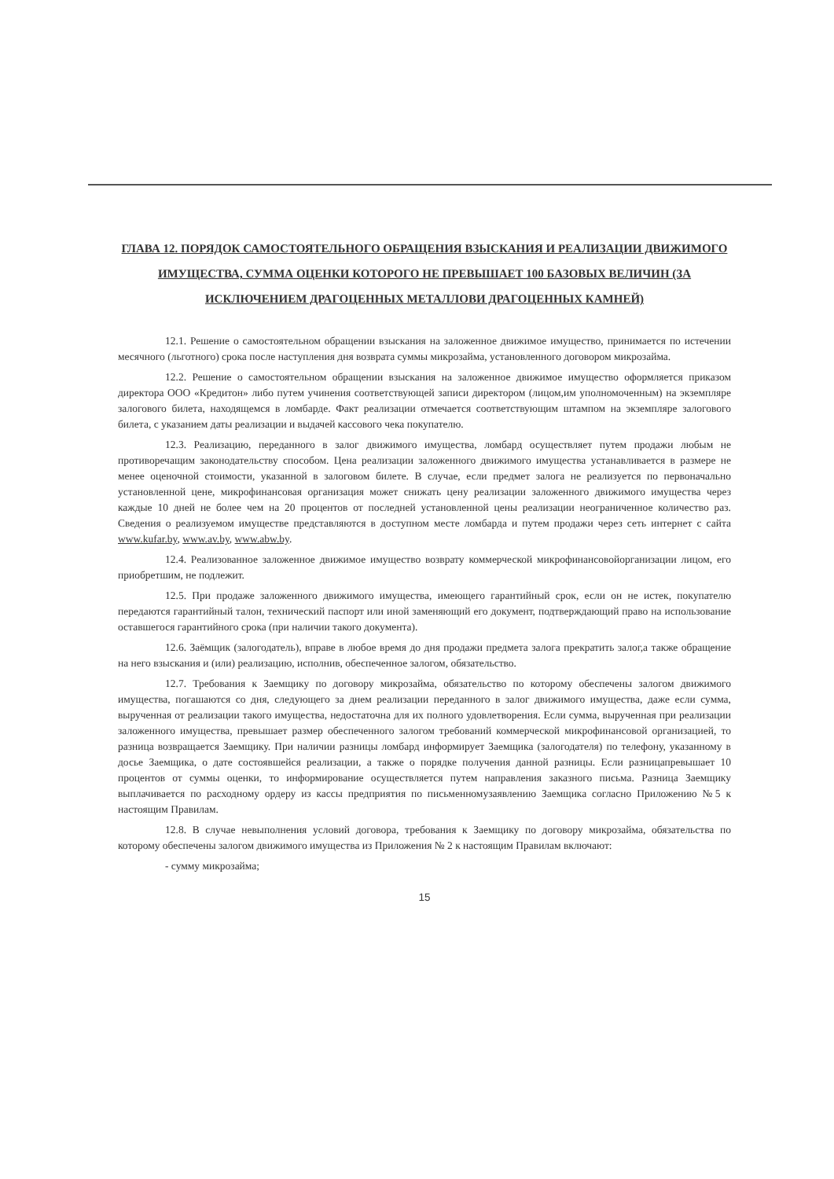ГЛАВА 12. ПОРЯДОК САМОСТОЯТЕЛЬНОГО ОБРАЩЕНИЯ ВЗЫСКАНИЯ И РЕАЛИЗАЦИИ ДВИЖИМОГО ИМУЩЕСТВА, СУММА ОЦЕНКИ КОТОРОГО НЕ ПРЕВЫШАЕТ 100 БАЗОВЫХ ВЕЛИЧИН (ЗА ИСКЛЮЧЕНИЕМ ДРАГОЦЕННЫХ МЕТАЛЛОВИ ДРАГОЦЕННЫХ КАМНЕЙ)
12.1. Решение о самостоятельном обращении взыскания на заложенное движимое имущество, принимается по истечении месячного (льготного) срока после наступления дня возврата суммы микрозайма, установленного договором микрозайма.
12.2. Решение о самостоятельном обращении взыскания на заложенное движимое имущество оформляется приказом директора ООО «Кредитон» либо путем учинения соответствующей записи директором (лицом,им уполномоченным) на экземпляре залогового билета, находящемся в ломбарде. Факт реализации отмечается соответствующим штампом на экземпляре залогового билета, с указанием даты реализации и выдачей кассового чека покупателю.
12.3. Реализацию, переданного в залог движимого имущества, ломбард осуществляет путем продажи любым не противоречащим законодательству способом. Цена реализации заложенного движимого имущества устанавливается в размере не менее оценочной стоимости, указанной в залоговом билете. В случае, если предмет залога не реализуется по первоначально установленной цене, микрофинансовая организация может снижать цену реализации заложенного движимого имущества через каждые 10 дней не более чем на 20 процентов от последней установленной цены реализации неограниченное количество раз. Сведения о реализуемом имуществе представляются в доступном месте ломбарда и путем продажи через сеть интернет с сайта www.kufar.by, www.av.by, www.abw.by.
12.4. Реализованное заложенное движимое имущество возврату коммерческой микрофинансовойорганизации лицом, его приобретшим, не подлежит.
12.5. При продаже заложенного движимого имущества, имеющего гарантийный срок, если он не истек, покупателю передаются гарантийный талон, технический паспорт или иной заменяющий его документ, подтверждающий право на использование оставшегося гарантийного срока (при наличии такого документа).
12.6. Заёмщик (залогодатель), вправе в любое время до дня продажи предмета залога прекратить залог,а также обращение на него взыскания и (или) реализацию, исполнив, обеспеченное залогом, обязательство.
12.7. Требования к Заемщику по договору микрозайма, обязательство по которому обеспечены залогом движимого имущества, погашаются со дня, следующего за днем реализации переданного в залог движимого имущества, даже если сумма, вырученная от реализации такого имущества, недостаточна для их полного удовлетворения. Если сумма, вырученная при реализации заложенного имущества, превышает размер обеспеченного залогом требований коммерческой микрофинансовой организацией, то разница возвращается Заемщику. При наличии разницы ломбард информирует Заемщика (залогодателя) по телефону, указанному в досье Заемщика, о дате состоявшейся реализации, а также о порядке получения данной разницы. Если разницапревышает 10 процентов от суммы оценки, то информирование осуществляется путем направления заказного письма. Разница Заемщику выплачивается по расходному ордеру из кассы предприятия по письменномузаявлению Заемщика согласно Приложению №5 к настоящим Правилам.
12.8. В случае невыполнения условий договора, требования к Заемщику по договору микрозайма, обязательства по которому обеспечены залогом движимого имущества из Приложения № 2 к настоящим Правилам включают:
- сумму микрозайма;
15